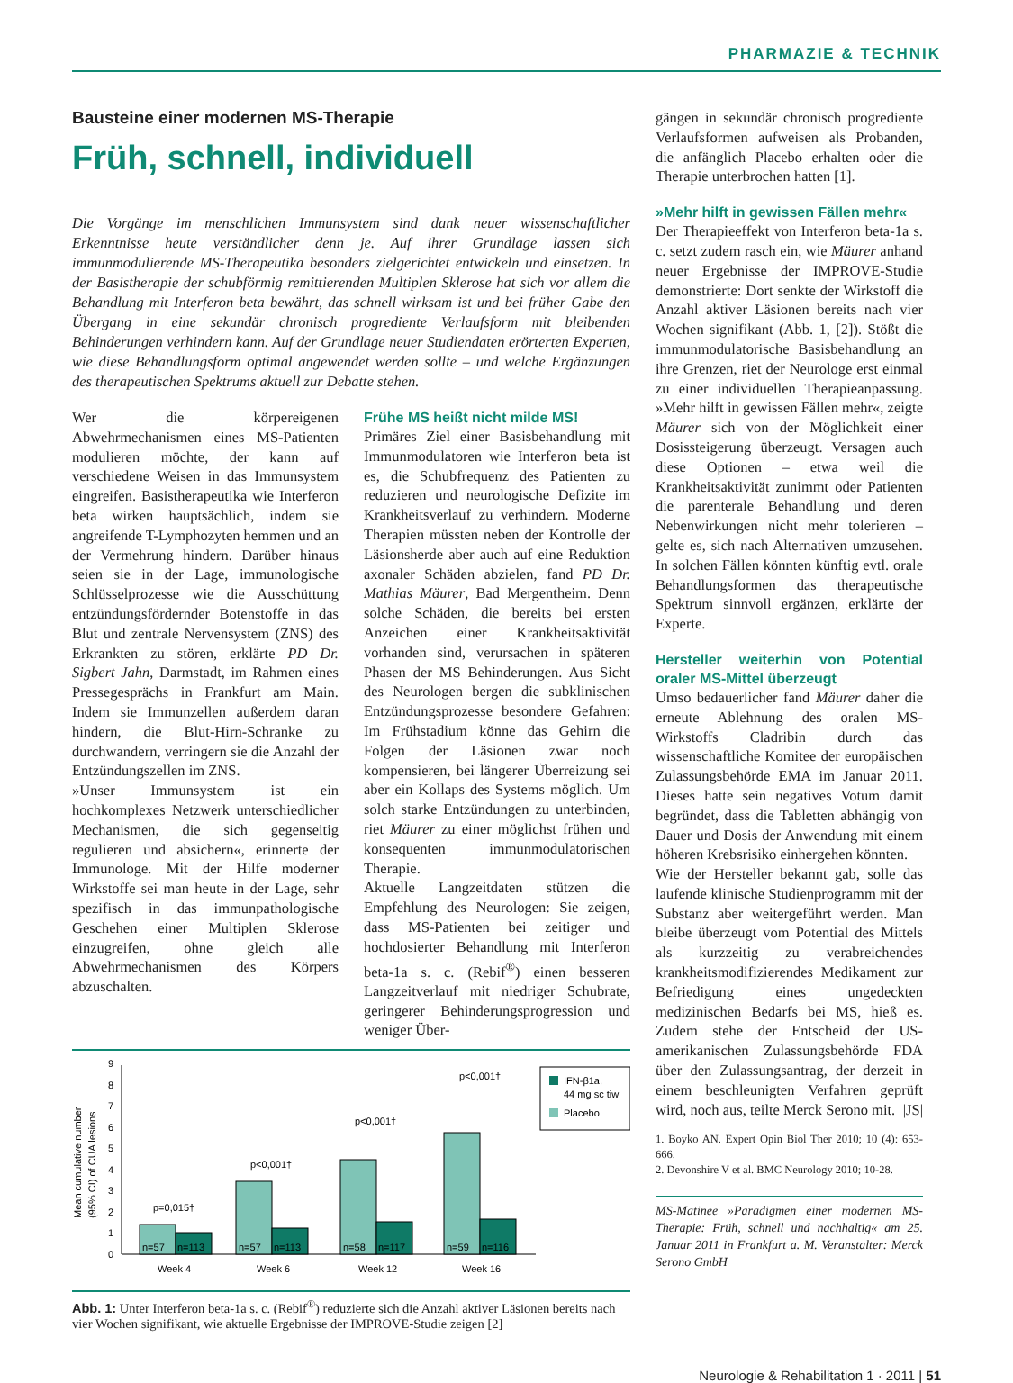PHARMAZIE & TECHNIK
Bausteine einer modernen MS-Therapie
Früh, schnell, individuell
Die Vorgänge im menschlichen Immunsystem sind dank neuer wissenschaftlicher Erkenntnisse heute verständlicher denn je. Auf ihrer Grundlage lassen sich immunmodulierende MS-Therapeutika besonders zielgerichtet entwickeln und einsetzen. In der Basistherapie der schubförmig remittierenden Multiplen Sklerose hat sich vor allem die Behandlung mit Interferon beta bewährt, das schnell wirksam ist und bei früher Gabe den Übergang in eine sekundär chronisch progrediente Verlaufsform mit bleibenden Behinderungen verhindern kann. Auf der Grundlage neuer Studiendaten erörterten Experten, wie diese Behandlungsform optimal angewendet werden sollte – und welche Ergänzungen des therapeutischen Spektrums aktuell zur Debatte stehen.
Wer die körpereigenen Abwehrmechanismen eines MS-Patienten modulieren möchte, der kann auf verschiedene Weisen in das Immunsystem eingreifen. Basistherapeutika wie Interferon beta wirken hauptsächlich, indem sie angreifende T-Lymphozyten hemmen und an der Vermehrung hindern. Darüber hinaus seien sie in der Lage, immunologische Schlüsselprozesse wie die Ausschüttung entzündungsfördernder Botenstoffe in das Blut und zentrale Nervensystem (ZNS) des Erkrankten zu stören, erklärte PD Dr. Sigbert Jahn, Darmstadt, im Rahmen eines Pressegesprächs in Frankfurt am Main. Indem sie Immunzellen außerdem daran hindern, die Blut-Hirn-Schranke zu durchwandern, verringern sie die Anzahl der Entzündungszellen im ZNS.
»Unser Immunsystem ist ein hochkomplexes Netzwerk unterschiedlicher Mechanismen, die sich gegenseitig regulieren und absichern«, erinnerte der Immunologe. Mit der Hilfe moderner Wirkstoffe sei man heute in der Lage, sehr spezifisch in das immunpathologische Geschehen einer Multiplen Sklerose einzugreifen, ohne gleich alle Abwehrmechanismen des Körpers abzuschalten.
Frühe MS heißt nicht milde MS!
Primäres Ziel einer Basisbehandlung mit Immunmodulatoren wie Interferon beta ist es, die Schubfrequenz des Patienten zu reduzieren und neurologische Defizite im Krankheitsverlauf zu verhindern. Moderne Therapien müssten neben der Kontrolle der Läsionsherde aber auch auf eine Reduktion axonaler Schäden abzielen, fand PD Dr. Mathias Mäurer, Bad Mergentheim. Denn solche Schäden, die bereits bei ersten Anzeichen einer Krankheitsaktivität vorhanden sind, verursachen in späteren Phasen der MS Behinderungen. Aus Sicht des Neurologen bergen die subklinischen Entzündungsprozesse besondere Gefahren: Im Frühstadium könne das Gehirn die Folgen der Läsionen zwar noch kompensieren, bei längerer Überreizung sei aber ein Kollaps des Systems möglich. Um solch starke Entzündungen zu unterbinden, riet Mäurer zu einer möglichst frühen und konsequenten immunmodulatorischen Therapie.
Aktuelle Langzeitdaten stützen die Empfehlung des Neurologen: Sie zeigen, dass MS-Patienten bei zeitiger und hochdosierter Behandlung mit Interferon beta-1a s. c. (Rebif<sup>®</sup>) einen besseren Langzeitverlauf mit niedriger Schubrate, geringerer Behinderungsprogression und weniger Über-
Mean cumulative number
(95% CI) of CUA lesions
0
1
2
3
4
5
6
7
8
9
p=0,015†
p<0,001†
p<0,001†
p<0,001†
n=57
n=113
n=57
n=113
n=58
n=117
n=59
n=116
Week 4
Week 6
Week 12
Week 16
IFN-β1a,
44 mg sc tiw
Placebo
Abb. 1: Unter Interferon beta-1a s. c. (Rebif<sup>®</sup>) reduzierte sich die Anzahl aktiver Läsionen bereits nach vier Wochen signifikant, wie aktuelle Ergebnisse der IMPROVE-Studie zeigen [2]
gängen in sekundär chronisch progrediente Verlaufsformen aufweisen als Probanden, die anfänglich Placebo erhalten oder die Therapie unterbrochen hatten [1].
»Mehr hilft in gewissen Fällen mehr«
Der Therapieeffekt von Interferon beta-1a s. c. setzt zudem rasch ein, wie Mäurer anhand neuer Ergebnisse der IMPROVE-Studie demonstrierte: Dort senkte der Wirkstoff die Anzahl aktiver Läsionen bereits nach vier Wochen signifikant (Abb. 1, [2]). Stößt die immunmodulatorische Basisbehandlung an ihre Grenzen, riet der Neurologe erst einmal zu einer individuellen Therapieanpassung. »Mehr hilft in gewissen Fällen mehr«, zeigte Mäurer sich von der Möglichkeit einer Dosissteigerung überzeugt. Versagen auch diese Optionen – etwa weil die Krankheitsaktivität zunimmt oder Patienten die parenterale Behandlung und deren Nebenwirkungen nicht mehr tolerieren – gelte es, sich nach Alternativen umzusehen. In solchen Fällen könnten künftig evtl. orale Behandlungsformen das therapeutische Spektrum sinnvoll ergänzen, erklärte der Experte.
Hersteller weiterhin von Potential oraler MS-Mittel überzeugt
Umso bedauerlicher fand Mäurer daher die erneute Ablehnung des oralen MS-Wirkstoffs Cladribin durch das wissenschaftliche Komitee der europäischen Zulassungsbehörde EMA im Januar 2011. Dieses hatte sein negatives Votum damit begründet, dass die Tabletten abhängig von Dauer und Dosis der Anwendung mit einem höheren Krebsrisiko einhergehen könnten.
Wie der Hersteller bekannt gab, solle das laufende klinische Studienprogramm mit der Substanz aber weitergeführt werden. Man bleibe überzeugt vom Potential des Mittels als kurzzeitig zu verabreichendes krankheitsmodifizierendes Medikament zur Befriedigung eines ungedeckten medizinischen Bedarfs bei MS, hieß es. Zudem stehe der Entscheid der US-amerikanischen Zulassungsbehörde FDA über den Zulassungsantrag, der derzeit in einem beschleunigten Verfahren geprüft wird, noch aus, teilte Merck Serono mit. |JS|
1. Boyko AN. Expert Opin Biol Ther 2010; 10 (4): 653-666.
2. Devonshire V et al. BMC Neurology 2010; 10-28.
MS-Matinee »Paradigmen einer modernen MS-Therapie: Früh, schnell und nachhaltig« am 25. Januar 2011 in Frankfurt a. M. Veranstalter: Merck Serono GmbH
Neurologie & Rehabilitation 1 · 2011 | 51